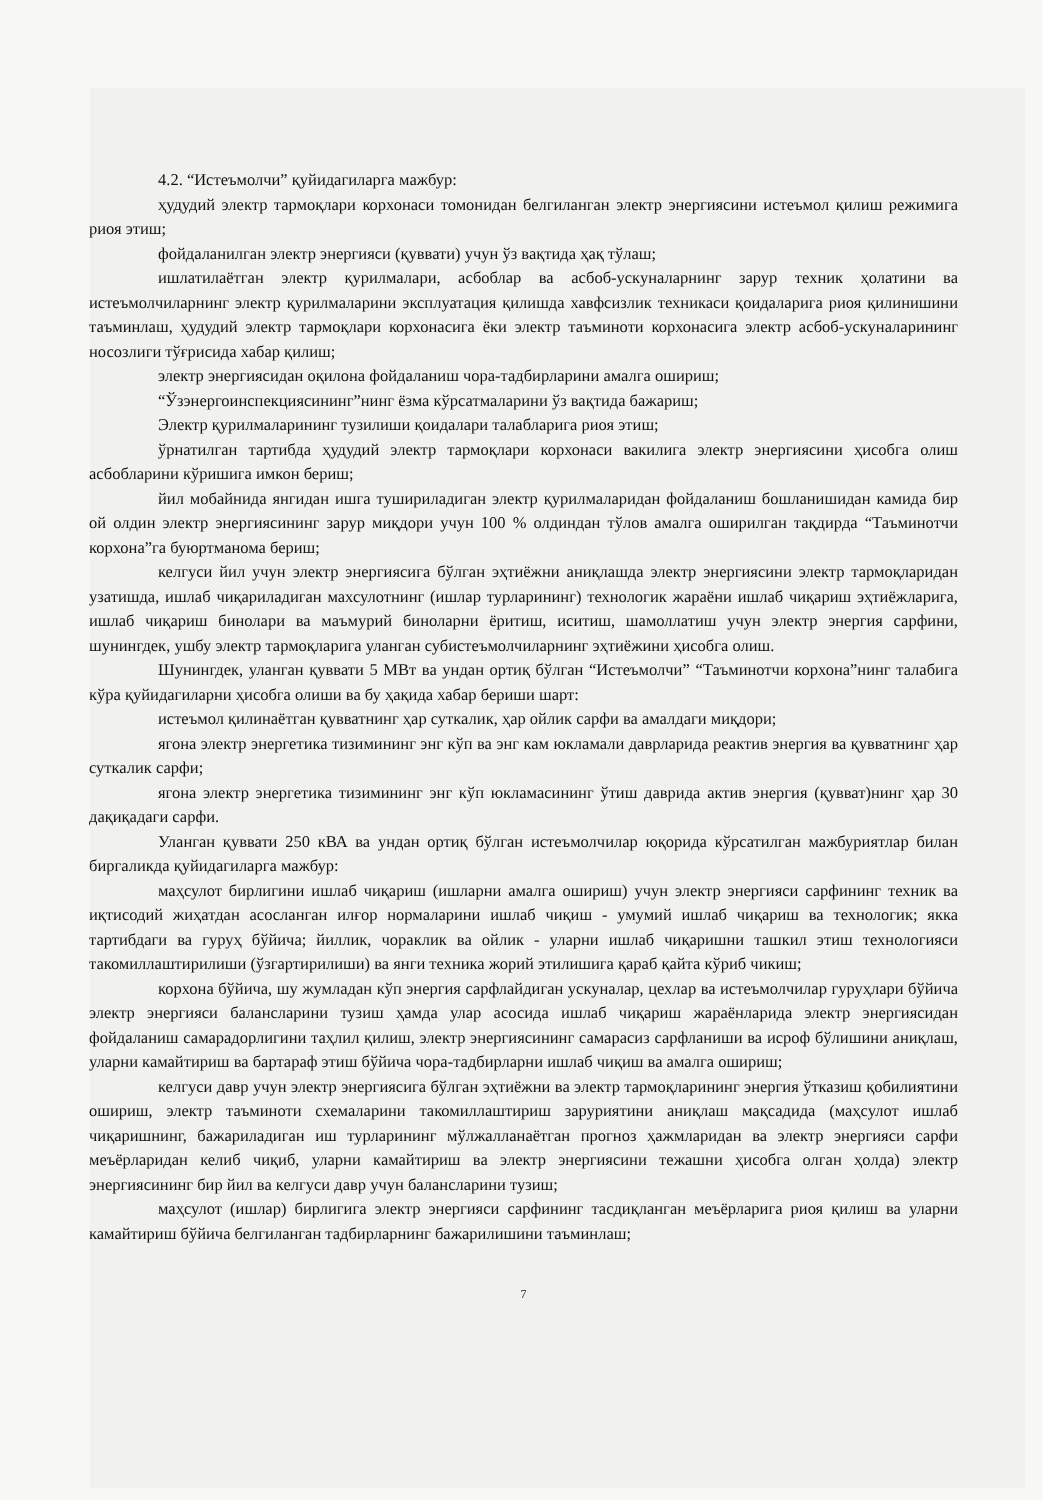4.2. “Истеъмолчи” қуйидагиларга мажбур:
ҳудудий электр тармоқлари корхонаси томонидан белгиланган электр энергиясини истеъмол қилиш режимига риоя этиш;
фойдаланилган электр энергияси (қуввати) учун ўз вақтида ҳақ тўлаш;
ишлатилаётган электр қурилмалари, асбоблар ва асбоб-ускуналарнинг зарур техник ҳолатини ва истеъмолчиларнинг электр қурилмаларини эксплуатация қилишда хавфсизлик техникаси қоидаларига риоя қилинишини таъминлаш, ҳудудий электр тармоқлари корхонасига ёки электр таъминоти корхонасига электр асбоб-ускуналарининг носозлиги тўғрисида хабар қилиш;
электр энергиясидан оқилона фойдаланиш чора-тадбирларини амалга ошириш;
“Ўзэнергоинспекциясининг”нинг ёзма кўрсатмаларини ўз вақтида бажариш;
Электр қурилмаларининг тузилиши қоидалари талабларига риоя этиш;
ўрнатилган тартибда ҳудудий электр тармоқлари корхонаси вакилига электр энергиясини ҳисобга олиш асбобларини кўришига имкон бериш;
йил мобайнида янгидан ишга тушириладиган электр қурилмаларидан фойдаланиш бошланишидан камида бир ой олдин электр энергиясининг зарур миқдори учун 100 % олдиндан тўлов амалга оширилган тақдирда “Таъминотчи корхона”га буюртманома бериш;
келгуси йил учун электр энергиясига бўлган эҳтиёжни аниқлашда электр энергиясини электр тармоқларидан узатишда, ишлаб чиқариладиган махсулотнинг (ишлар турларининг) технологик жараёни ишлаб чиқариш эҳтиёжларига, ишлаб чиқариш бинолари ва маъмурий биноларни ёритиш, иситиш, шамоллатиш учун электр энергия сарфини, шунингдек, ушбу электр тармоқларига уланган субистеъмолчиларнинг эҳтиёжини ҳисобга олиш.
Шунингдек, уланган қуввати 5 МВт ва ундан ортиқ бўлган “Истеъмолчи” “Таъминотчи корхона”нинг талабига кўра қуйидагиларни ҳисобга олиши ва бу ҳақида хабар бериши шарт:
истеъмол қилинаётган қувватнинг ҳар суткалик, ҳар ойлик сарфи ва амалдаги миқдори;
ягона электр энергетика тизимининг энг кўп ва энг кам юкламали даврларида реактив энергия ва қувватнинг ҳар суткалик сарфи;
ягона электр энергетика тизимининг энг кўп юкламасининг ўтиш даврида актив энергия (қувват)нинг ҳар 30 дақиқадаги сарфи.
Уланган қуввати 250 кВА ва ундан ортиқ бўлган истеъмолчилар юқорида кўрсатилган мажбуриятлар билан биргаликда қуйидагиларга мажбур:
маҳсулот бирлигини ишлаб чиқариш (ишларни амалга ошириш) учун электр энергияси сарфининг техник ва иқтисодий жиҳатдан асосланган илғор нормаларини ишлаб чиқиш - умумий ишлаб чиқариш ва технологик; якка тартибдаги ва гуруҳ бўйича; йиллик, чораклик ва ойлик - уларни ишлаб чиқаришни ташкил этиш технологияси такомиллаштирилиши (ўзгартирилиши) ва янги техника жорий этилишига қараб қайта кўриб чикиш;
корхона бўйича, шу жумладан кўп энергия сарфлайдиган ускуналар, цехлар ва истеъмолчилар гуруҳлари бўйича электр энергияси балансларини тузиш ҳамда улар асосида ишлаб чиқариш жараёнларида электр энергиясидан фойдаланиш самарадорлигини таҳлил қилиш, электр энергиясининг самарасиз сарфланиши ва исроф бўлишини аниқлаш, уларни камайтириш ва бартараф этиш бўйича чора-тадбирларни ишлаб чиқиш ва амалга ошириш;
келгуси давр учун электр энергиясига бўлган эҳтиёжни ва электр тармоқларининг энергия ўтказиш қобилиятини ошириш, электр таъминоти схемаларини такомиллаштириш заруриятини аниқлаш мақсадида (маҳсулот ишлаб чиқаришнинг, бажариладиган иш турларининг мўлжалланаётган прогноз ҳажмларидан ва электр энергияси сарфи меъёрларидан келиб чиқиб, уларни камайтириш ва электр энергиясини тежашни ҳисобга олган ҳолда) электр энергиясининг бир йил ва келгуси давр учун балансларини тузиш;
маҳсулот (ишлар) бирлигига электр энергияси сарфининг тасдиқланган меъёрларига риоя қилиш ва уларни камайтириш бўйича белгиланган тадбирларнинг бажарилишини таъминлаш;
7